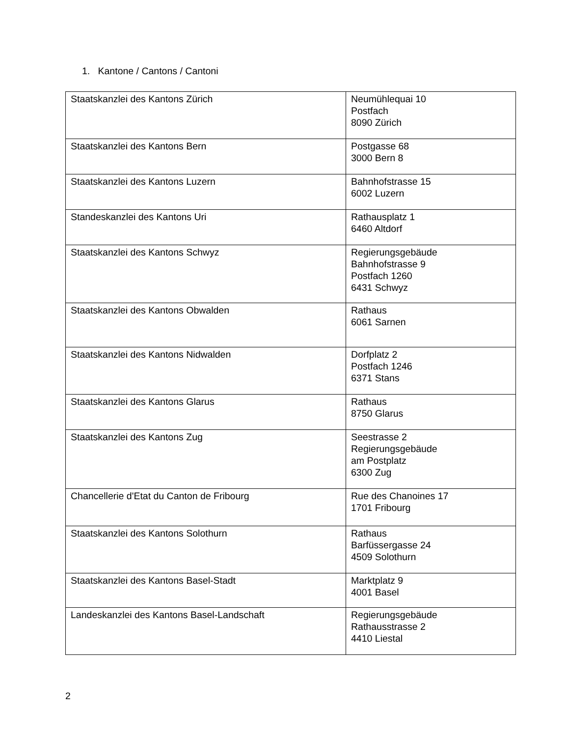1. Kantone / Cantons / Cantoni
| Staatskanzlei des Kantons Zürich | Neumühlequai 10 Postfach 8090 Zürich |
| Staatskanzlei des Kantons Bern | Postgasse 68 3000 Bern 8 |
| Staatskanzlei des Kantons Luzern | Bahnhofstrasse 15 6002 Luzern |
| Standeskanzlei des Kantons Uri | Rathausplatz 1 6460 Altdorf |
| Staatskanzlei des Kantons Schwyz | Regierungsgebäude Bahnhofstrasse 9 Postfach 1260 6431 Schwyz |
| Staatskanzlei des Kantons Obwalden | Rathaus 6061 Sarnen |
| Staatskanzlei des Kantons Nidwalden | Dorfplatz 2 Postfach 1246 6371 Stans |
| Staatskanzlei des Kantons Glarus | Rathaus 8750 Glarus |
| Staatskanzlei des Kantons Zug | Seestrasse 2 Regierungsgebäude am Postplatz 6300 Zug |
| Chancellerie d'Etat du Canton de Fribourg | Rue des Chanoines 17 1701 Fribourg |
| Staatskanzlei des Kantons Solothurn | Rathaus Barfüssergasse 24 4509 Solothurn |
| Staatskanzlei des Kantons Basel-Stadt | Marktplatz 9 4001 Basel |
| Landeskanzlei des Kantons Basel-Landschaft | Regierungsgebäude Rathausstrasse 2 4410 Liestal |
2